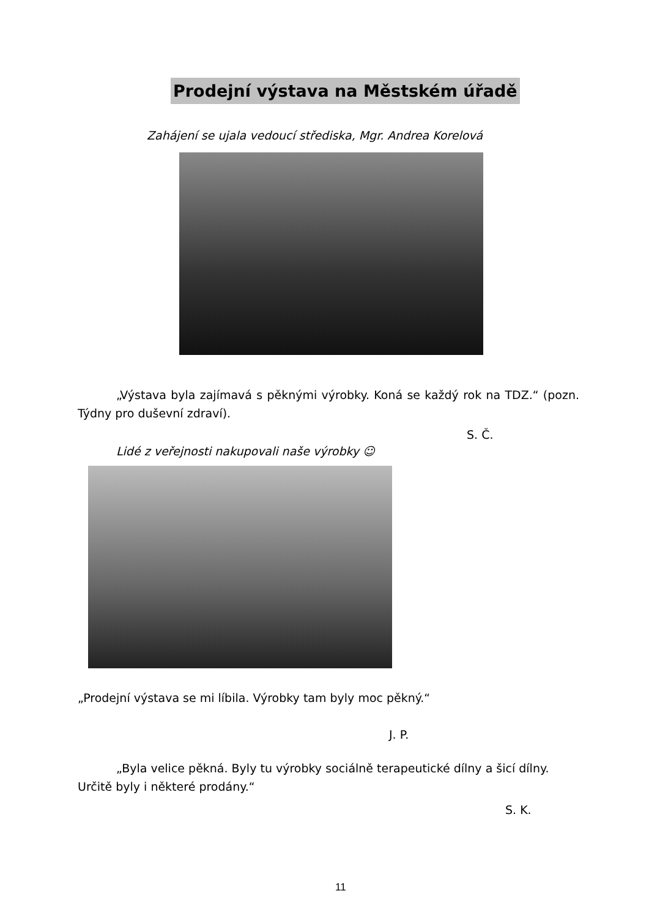Prodejní výstava na Městském úřadě
Zahájení se ujala vedoucí střediska, Mgr. Andrea Korelová
„Výstava byla zajímavá s pěknými výrobky. Koná se každý rok na TDZ.“ (pozn. Týdny pro duševní zdraví).
S. Č.
Lidé z veřejnosti nakupovali naše výrobky ☺
„Prodejní výstava se mi líbila. Výrobky tam byly moc pěkný.“
J. P.
„Byla velice pěkná. Byly tu výrobky sociálně terapeutické dílny a šicí dílny. Určitě byly i některé prodány.“
S. K.
11